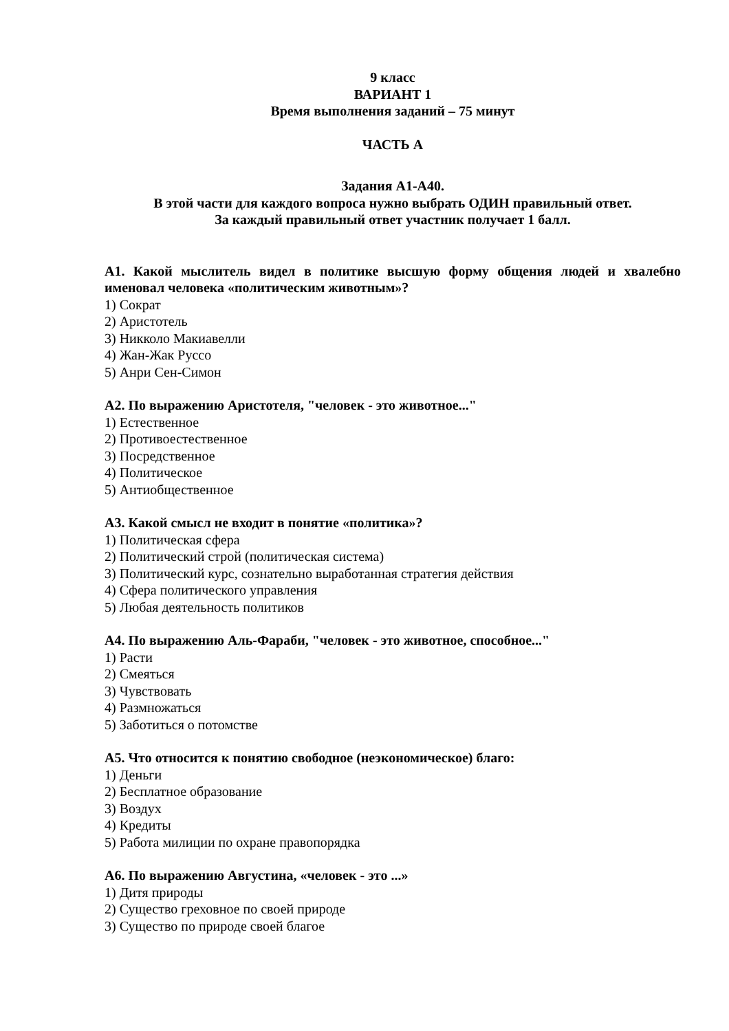9 класс
ВАРИАНТ 1
Время выполнения заданий – 75 минут
ЧАСТЬ А
Задания А1-А40.
В этой части для каждого вопроса нужно выбрать ОДИН правильный ответ.
За каждый правильный ответ участник получает 1 балл.
А1. Какой мыслитель видел в политике высшую форму общения людей и хвалебно именовал человека «политическим животным»?
1) Сократ
2) Аристотель
3) Никколо Макиавелли
4) Жан-Жак Руссо
5) Анри Сен-Симон
А2. По выражению Аристотеля, "человек - это животное..."
1) Естественное
2) Противоестественное
3) Посредственное
4) Политическое
5) Антиобщественное
А3. Какой смысл не входит в понятие «политика»?
1) Политическая сфера
2) Политический строй (политическая система)
3) Политический курс, сознательно выработанная стратегия действия
4) Сфера политического управления
5) Любая деятельность политиков
А4. По выражению Аль-Фараби, "человек - это животное, способное..."
1) Расти
2) Смеяться
3) Чувствовать
4) Размножаться
5) Заботиться о потомстве
А5. Что относится к понятию свободное (неэкономическое) благо:
1) Деньги
2) Бесплатное образование
3) Воздух
4) Кредиты
5) Работа милиции по охране правопорядка
А6. По выражению Августина, «человек - это ...»
1) Дитя природы
2) Существо греховное по своей природе
3) Существо по природе своей благое